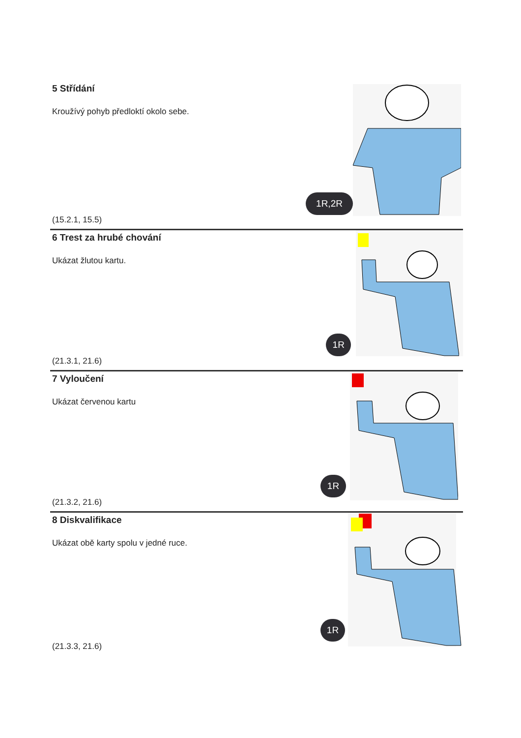5 Střídání
Kroužívý pohyb předloktí okolo sebe.
(15.2.1, 15.5)
1R,2R
6 Trest za hrubé chování
Ukázat žlutou kartu.
(21.3.1, 21.6)
1R
7 Vyloučení
Ukázat červenou kartu
(21.3.2, 21.6)
1R
8 Diskvalifikace
Ukázat obě karty spolu v jedné ruce.
(21.3.3, 21.6)
1R